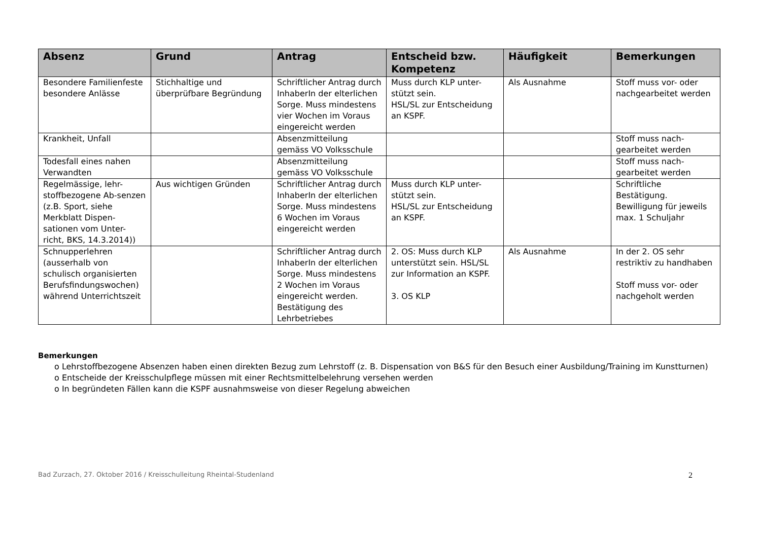| Absenz | Grund | Antrag | Entscheid bzw. Kompetenz | Häufigkeit | Bemerkungen |
| --- | --- | --- | --- | --- | --- |
| Besondere Familienfeste besondere Anlässe | Stichhaltige und überprüfbare Begründung | Schriftlicher Antrag durch InhaberIn der elterlichen Sorge. Muss mindestens vier Wochen im Voraus eingereicht werden | Muss durch KLP unter-stützt sein. HSL/SL zur Entscheidung an KSPF. | Als Ausnahme | Stoff muss vor- oder nachgearbeitet werden |
| Krankheit, Unfall | | Absenzmitteilung gemäss VO Volksschule | | | Stoff muss nach-gearbeitet werden |
| Todesfall eines nahen Verwandten | | Absenzmitteilung gemäss VO Volksschule | | | Stoff muss nach-gearbeitet werden |
| Regelmässige, lehr-stoffbezogene Ab-senzen (z.B. Sport, siehe Merkblatt Dispen-sationen vom Unter-richt, BKS, 14.3.2014)) | Aus wichtigen Gründen | Schriftlicher Antrag durch InhaberIn der elterlichen Sorge. Muss mindestens 6 Wochen im Voraus eingereicht werden | Muss durch KLP unter-stützt sein. HSL/SL zur Entscheidung an KSPF. | | Schriftliche Bestätigung. Bewilligung für jeweils max. 1 Schuljahr |
| Schnupperlehren (ausserhalb von schulisch organisierten Berufsfindungswochen) während Unterrichtszeit | | Schriftlicher Antrag durch InhaberIn der elterlichen Sorge. Muss mindestens 2 Wochen im Voraus eingereicht werden. Bestätigung des Lehrbetriebes | 2. OS: Muss durch KLP unterstützt sein. HSL/SL zur Information an KSPF. 3. OS KLP | Als Ausnahme | In der 2. OS sehr restriktiv zu handhaben Stoff muss vor- oder nachgeholt werden |
Bemerkungen
o Lehrstoffbezogene Absenzen haben einen direkten Bezug zum Lehrstoff (z. B. Dispensation von B&S für den Besuch einer Ausbildung/Training im Kunstturnen)
o Entscheide der Kreisschulpflege müssen mit einer Rechtsmittelbelehrung versehen werden
o In begründeten Fällen kann die KSPF ausnahmsweise von dieser Regelung abweichen
Bad Zurzach, 27. Oktober 2016 / Kreisschulleitung Rheintal-Studenland 2